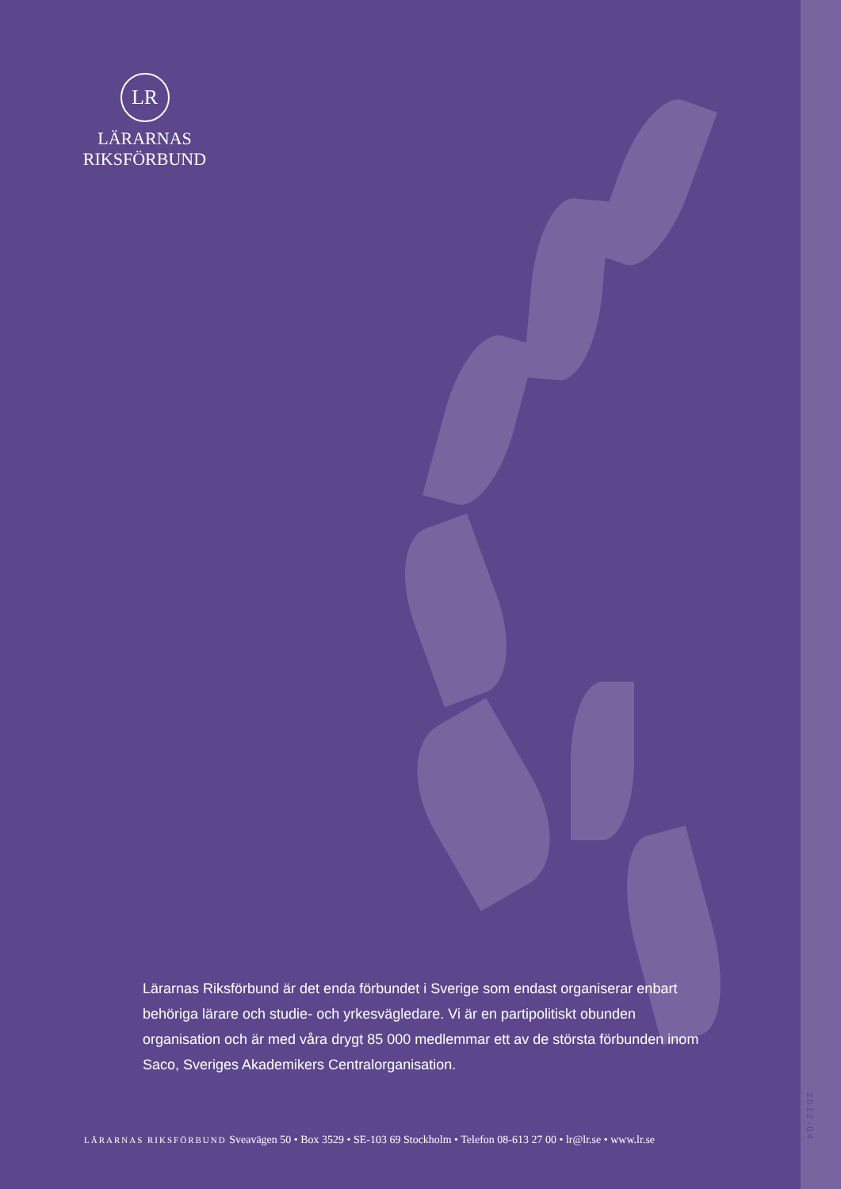LR
LÄRARNAS
RIKSFÖRBUND
Lärarnas Riksförbund är det enda förbundet i Sverige som endast organiserar enbart behöriga lärare och studie- och yrkesvägledare. Vi är en partipolitiskt obunden organisation och är med våra drygt 85 000 medlemmar ett av de största förbunden inom Saco, Sveriges Akademikers Centralorganisation.
LÄRARNAS RIKSFÖRBUND Sveavägen 50 • Box 3529 • SE-103 69 Stockholm • Telefon 08-613 27 00 • lr@lr.se • www.lr.se
2012-04